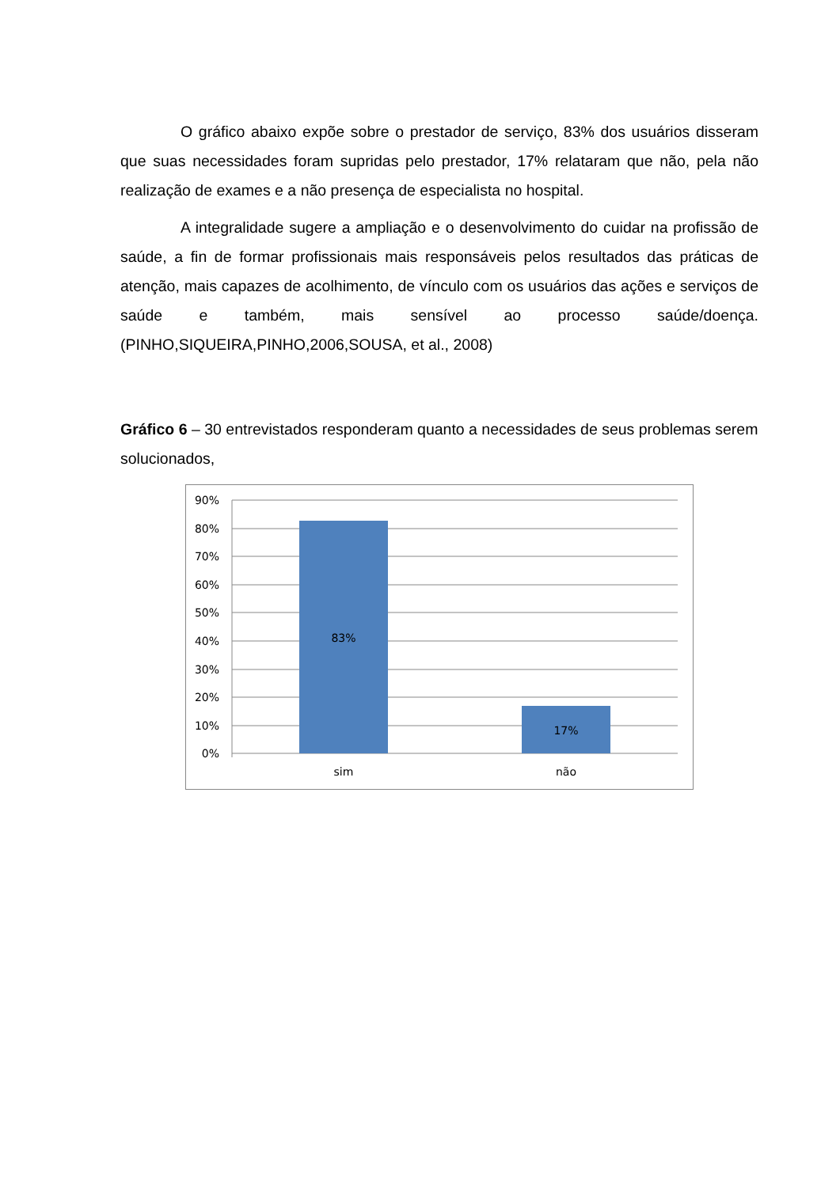O gráfico abaixo expõe sobre o prestador de serviço, 83% dos usuários disseram que suas necessidades foram supridas pelo prestador, 17% relataram que não, pela não realização de exames e a não presença de especialista no hospital.
A integralidade sugere a ampliação e o desenvolvimento do cuidar na profissão de saúde, a fin de formar profissionais mais responsáveis pelos resultados das práticas de atenção, mais capazes de acolhimento, de vínculo com os usuários das ações e serviços de saúde e também, mais sensível ao processo saúde/doença. (PINHO,SIQUEIRA,PINHO,2006,SOUSA, et al., 2008)
Gráfico 6 – 30 entrevistados responderam quanto a necessidades de seus problemas serem solucionados,
90%
80%
70%
60%
50%
40%
30%
20%
10%
0%
83%
17%
sim
não